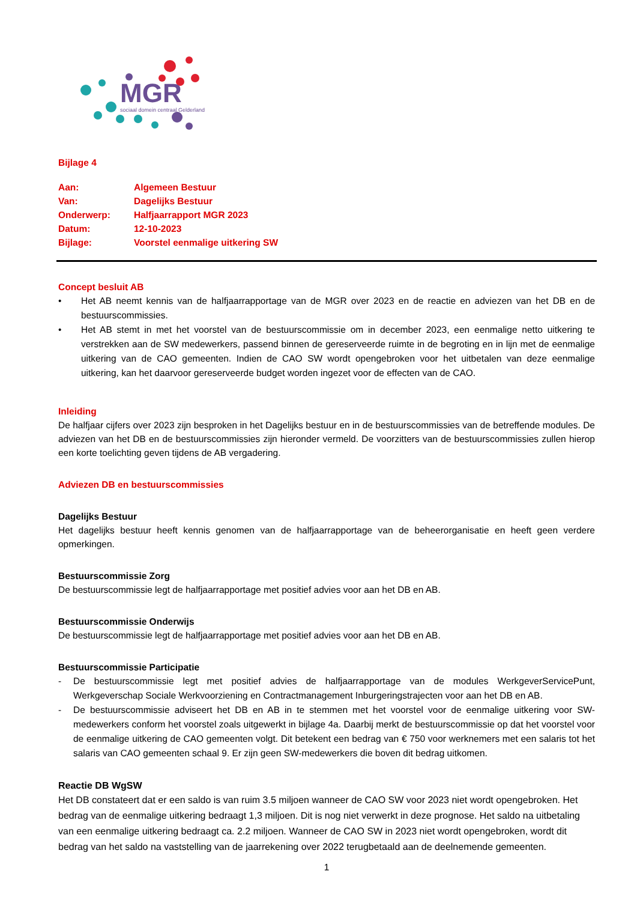MGR
sociaal domein centraal Gelderland
Bijlage 4
| Aan: | Algemeen Bestuur |
| Van: | Dagelijks Bestuur |
| Onderwerp: | Halfjaarrapport MGR 2023 |
| Datum: | 12-10-2023 |
| Bijlage: | Voorstel eenmalige uitkering SW |
Concept besluit AB
• Het AB neemt kennis van de halfjaarrapportage van de MGR over 2023 en de reactie en adviezen van het DB en de bestuurscommissies.
• Het AB stemt in met het voorstel van de bestuurscommissie om in december 2023, een eenmalige netto uitkering te verstrekken aan de SW medewerkers, passend binnen de gereserveerde ruimte in de begroting en in lijn met de eenmalige uitkering van de CAO gemeenten. Indien de CAO SW wordt opengebroken voor het uitbetalen van deze eenmalige uitkering, kan het daarvoor gereserveerde budget worden ingezet voor de effecten van de CAO.
Inleiding
De halfjaar cijfers over 2023 zijn besproken in het Dagelijks bestuur en in de bestuurscommissies van de betreffende modules. De adviezen van het DB en de bestuurscommissies zijn hieronder vermeld. De voorzitters van de bestuurscommissies zullen hierop een korte toelichting geven tijdens de AB vergadering.
Adviezen DB en bestuurscommissies
Dagelijks Bestuur
Het dagelijks bestuur heeft kennis genomen van de halfjaarrapportage van de beheerorganisatie en heeft geen verdere opmerkingen.
Bestuurscommissie Zorg
De bestuurscommissie legt de halfjaarrapportage met positief advies voor aan het DB en AB.
Bestuurscommissie Onderwijs
De bestuurscommissie legt de halfjaarrapportage met positief advies voor aan het DB en AB.
Bestuurscommissie Participatie
- De bestuurscommissie legt met positief advies de halfjaarrapportage van de modules WerkgeverServicePunt, Werkgeverschap Sociale Werkvoorziening en Contractmanagement Inburgeringstrajecten voor aan het DB en AB.
- De bestuurscommissie adviseert het DB en AB in te stemmen met het voorstel voor de eenmalige uitkering voor SW-medewerkers conform het voorstel zoals uitgewerkt in bijlage 4a. Daarbij merkt de bestuurscommissie op dat het voorstel voor de eenmalige uitkering de CAO gemeenten volgt. Dit betekent een bedrag van € 750 voor werknemers met een salaris tot het salaris van CAO gemeenten schaal 9. Er zijn geen SW-medewerkers die boven dit bedrag uitkomen.
Reactie DB WgSW
Het DB constateert dat er een saldo is van ruim 3.5 miljoen wanneer de CAO SW voor 2023 niet wordt opengebroken. Het bedrag van de eenmalige uitkering bedraagt 1,3 miljoen. Dit is nog niet verwerkt in deze prognose. Het saldo na uitbetaling van een eenmalige uitkering bedraagt ca. 2.2 miljoen. Wanneer de CAO SW in 2023 niet wordt opengebroken, wordt dit bedrag van het saldo na vaststelling van de jaarrekening over 2022 terugbetaald aan de deelnemende gemeenten.
1